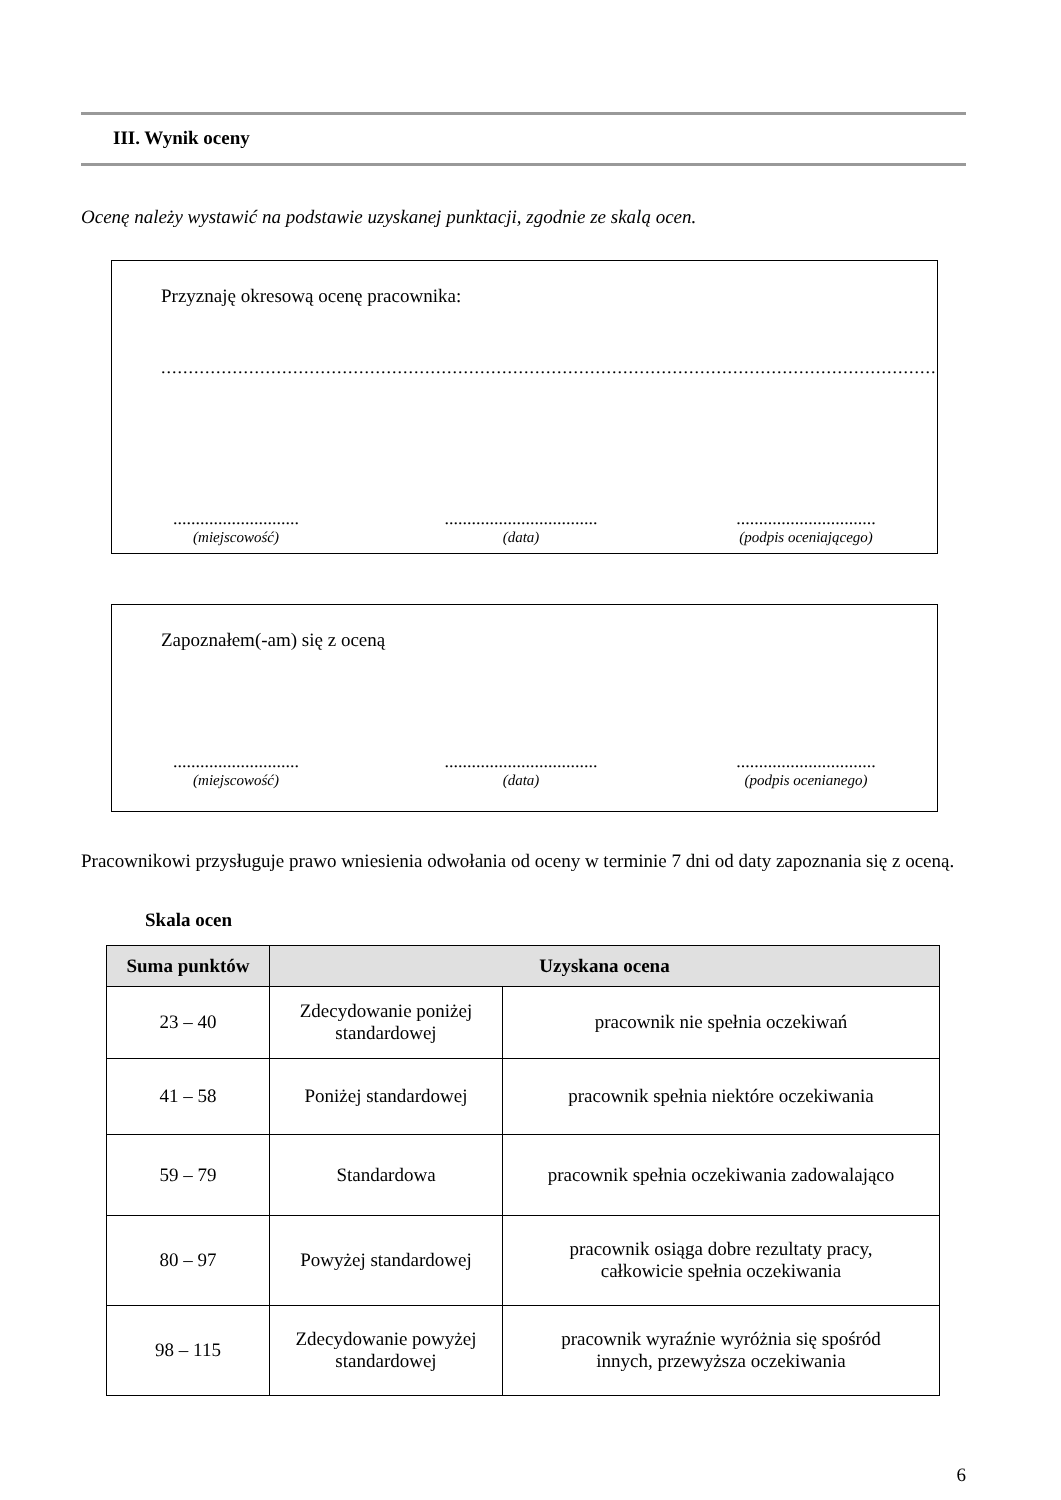III. Wynik oceny
Ocenę należy wystawić na podstawie uzyskanej punktacji, zgodnie ze skalą ocen.
Przyznaję okresową ocenę pracownika:
..............................................................................................................................................
............................
(miejscowość)
..................................
(data)
...............................
(podpis oceniającego)
Zapoznałem(-am) się z oceną
............................
(miejscowość)
..................................
(data)
...............................
(podpis ocenianego)
Pracownikowi przysługuje prawo wniesienia odwołania od oceny w terminie 7 dni od daty zapoznania się z oceną.
Skala ocen
| Suma punktów | Uzyskana ocena | |
| --- | --- | --- |
| 23 – 40 | Zdecydowanie poniżej standardowej | pracownik nie spełnia oczekiwań |
| 41 – 58 | Poniżej standardowej | pracownik spełnia niektóre oczekiwania |
| 59 – 79 | Standardowa | pracownik spełnia oczekiwania zadowalająco |
| 80 – 97 | Powyżej standardowej | pracownik osiąga dobre rezultaty pracy, całkowicie spełnia oczekiwania |
| 98 – 115 | Zdecydowanie powyżej standardowej | pracownik wyraźnie wyróżnia się spośród innych, przewyższa oczekiwania |
6